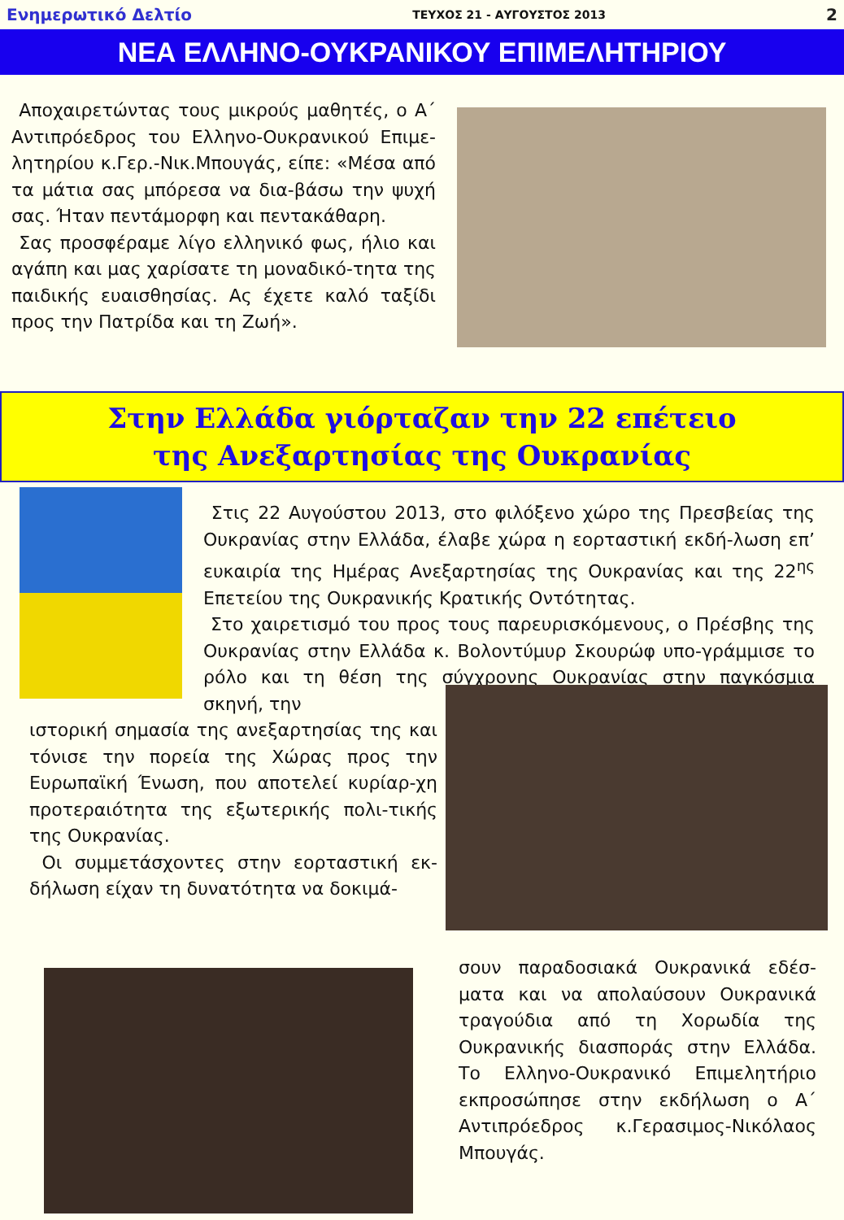Ενημερωτικό Δελτίο ΤΕΥΧΟΣ 21 - ΑΥΓΟΥΣΤΟΣ 2013 2
ΝΕΑ ΕΛΛΗΝΟ-ΟΥΚΡΑΝΙΚΟΥ ΕΠΙΜΕΛΗΤΗΡΙΟΥ
Αποχαιρετώντας τους μικρούς μαθητές, ο Α΄ Αντιπρόεδρος του Ελληνο-Ουκρανικού Επιμε-λητηρίου κ.Γερ.-Νικ.Μπουγάς, είπε: «Μέσα από τα μάτια σας μπόρεσα να δια-βάσω την ψυχή σας. Ήταν πεντάμορφη και πεντακάθαρη.
Σας προσφέραμε λίγο ελληνικό φως, ήλιο και αγάπη και μας χαρίσατε τη μοναδικό-τητα της παιδικής ευαισθησίας. Ας έχετε καλό ταξίδι προς την Πατρίδα και τη Ζωή».
Στην Ελλάδα γιόρταζαν την 22 επέτειο
της Ανεξαρτησίας της Ουκρανίας
Στις 22 Αυγούστου 2013, στο φιλόξενο χώρο της Πρεσβείας της Ουκρανίας στην Ελλάδα, έλαβε χώρα η εορταστική εκδή-λωση επ’ ευκαιρία της Ημέρας Ανεξαρτησίας της Ουκρανίας και της 22<sup>ης</sup> Επετείου της Ουκρανικής Κρατικής Οντότητας.
Στο χαιρετισμό του προς τους παρευρισκόμενους, ο Πρέσβης της Ουκρανίας στην Ελλάδα κ. Βολοντύμυρ Σκουρώφ υπο-γράμμισε το ρόλο και τη θέση της σύγχρονης Ουκρανίας στην παγκόσμια σκηνή, την
ιστορική σημασία της ανεξαρτησίας της και τόνισε την πορεία της Χώρας προς την Ευρωπαϊκή Ένωση, που αποτελεί κυρίαρ-χη προτεραιότητα της εξωτερικής πολι-τικής της Ουκρανίας.
Οι συμμετάσχοντες στην εορταστική εκ-δήλωση είχαν τη δυνατότητα να δοκιμά-
σουν παραδοσιακά Ουκρανικά εδέσ-ματα και να απολαύσουν Ουκρανικά τραγούδια από τη Χορωδία της Ουκρανικής διασποράς στην Ελλάδα. Το Ελληνο-Ουκρανικό Επιμελητήριο εκπροσώπησε στην εκδήλωση ο Α΄ Αντιπρόεδρος κ.Γερασιμος-Νικόλαος Μπουγάς.